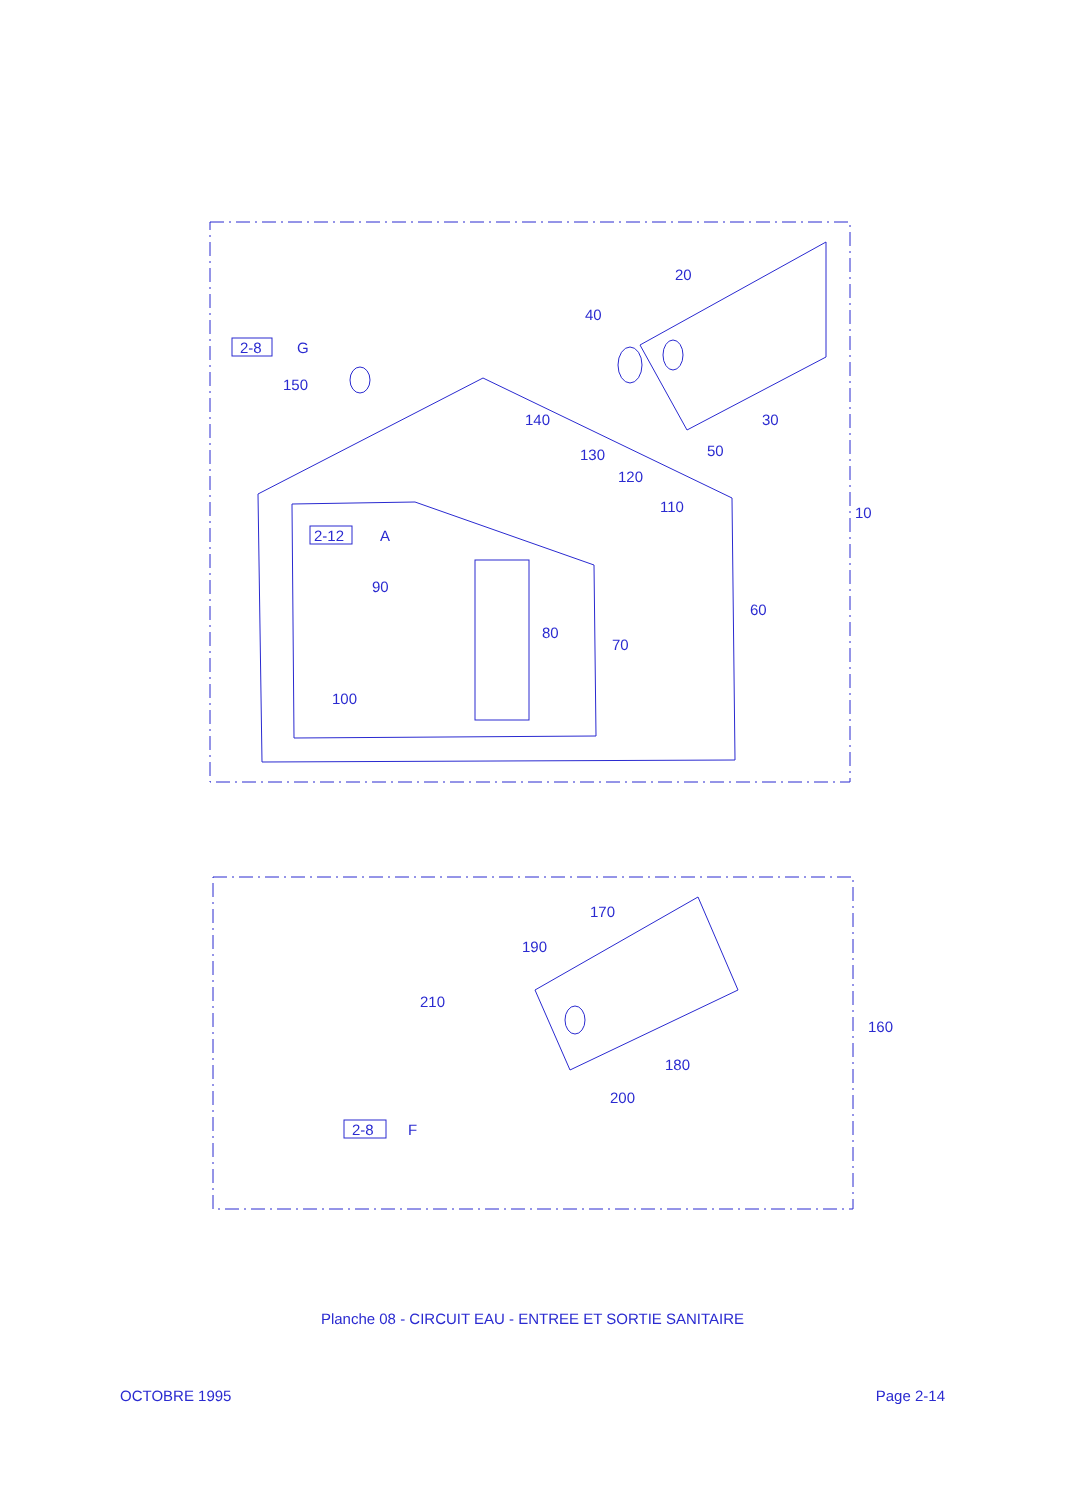2-8
G
150
20
40
30
140
50
130
120
110
2-12
A
90
80
70
60
10
100
170
190
210
160
180
200
2-8
F
Planche 08 - CIRCUIT EAU - ENTREE ET SORTIE SANITAIRE
OCTOBRE 1995 Page 2-14